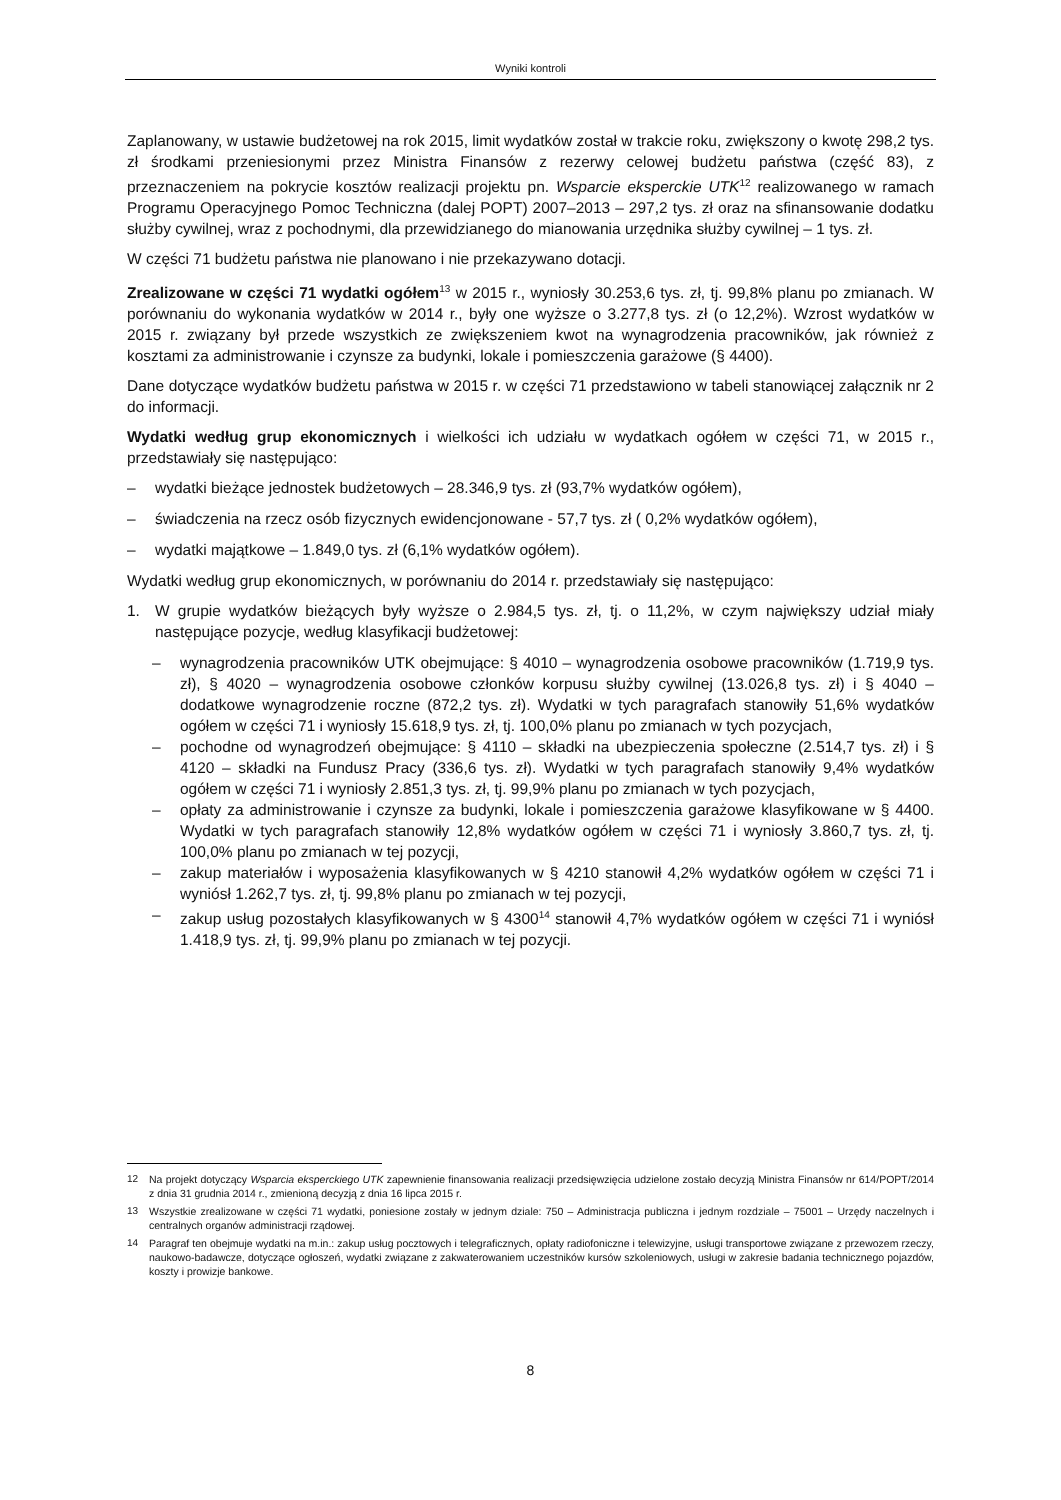Wyniki kontroli
Zaplanowany, w ustawie budżetowej na rok 2015, limit wydatków został w trakcie roku, zwiększony o kwotę 298,2 tys. zł środkami przeniesionymi przez Ministra Finansów z rezerwy celowej budżetu państwa (część 83), z przeznaczeniem na pokrycie kosztów realizacji projektu pn. Wsparcie eksperckie UTK<sup>12</sup> realizowanego w ramach Programu Operacyjnego Pomoc Techniczna (dalej POPT) 2007–2013 – 297,2 tys. zł oraz na sfinansowanie dodatku służby cywilnej, wraz z pochodnymi, dla przewidzianego do mianowania urzędnika służby cywilnej – 1 tys. zł.
W części 71 budżetu państwa nie planowano i nie przekazywano dotacji.
Zrealizowane w części 71 wydatki ogółem<sup>13</sup> w 2015 r., wyniosły 30.253,6 tys. zł, tj. 99,8% planu po zmianach. W porównaniu do wykonania wydatków w 2014 r., były one wyższe o 3.277,8 tys. zł (o 12,2%). Wzrost wydatków w 2015 r. związany był przede wszystkich ze zwiększeniem kwot na wynagrodzenia pracowników, jak również z kosztami za administrowanie i czynsze za budynki, lokale i pomieszczenia garażowe (§ 4400).
Dane dotyczące wydatków budżetu państwa w 2015 r. w części 71 przedstawiono w tabeli stanowiącej załącznik nr 2 do informacji.
Wydatki według grup ekonomicznych i wielkości ich udziału w wydatkach ogółem w części 71, w 2015 r., przedstawiały się następująco:
– wydatki bieżące jednostek budżetowych – 28.346,9 tys. zł (93,7% wydatków ogółem),
– świadczenia na rzecz osób fizycznych ewidencjonowane - 57,7 tys. zł ( 0,2% wydatków ogółem),
– wydatki majątkowe – 1.849,0 tys. zł (6,1% wydatków ogółem).
Wydatki według grup ekonomicznych, w porównaniu do 2014 r. przedstawiały się następująco:
1. W grupie wydatków bieżących były wyższe o 2.984,5 tys. zł, tj. o 11,2%, w czym największy udział miały następujące pozycje, według klasyfikacji budżetowej:
– wynagrodzenia pracowników UTK obejmujące: § 4010 – wynagrodzenia osobowe pracowników (1.719,9 tys. zł), § 4020 – wynagrodzenia osobowe członków korpusu służby cywilnej (13.026,8 tys. zł) i § 4040 – dodatkowe wynagrodzenie roczne (872,2 tys. zł). Wydatki w tych paragrafach stanowiły 51,6% wydatków ogółem w części 71 i wyniosły 15.618,9 tys. zł, tj. 100,0% planu po zmianach w tych pozycjach,
– pochodne od wynagrodzeń obejmujące: § 4110 – składki na ubezpieczenia społeczne (2.514,7 tys. zł) i § 4120 – składki na Fundusz Pracy (336,6 tys. zł). Wydatki w tych paragrafach stanowiły 9,4% wydatków ogółem w części 71 i wyniosły 2.851,3 tys. zł, tj. 99,9% planu po zmianach w tych pozycjach,
– opłaty za administrowanie i czynsze za budynki, lokale i pomieszczenia garażowe klasyfikowane w § 4400. Wydatki w tych paragrafach stanowiły 12,8% wydatków ogółem w części 71 i wyniosły 3.860,7 tys. zł, tj. 100,0% planu po zmianach w tej pozycji,
– zakup materiałów i wyposażenia klasyfikowanych w § 4210 stanowił 4,2% wydatków ogółem w części 71 i wyniósł 1.262,7 tys. zł, tj. 99,8% planu po zmianach w tej pozycji,
– zakup usług pozostałych klasyfikowanych w § 4300<sup>14</sup> stanowił 4,7% wydatków ogółem w części 71 i wyniósł 1.418,9 tys. zł, tj. 99,9% planu po zmianach w tej pozycji.
<sup>12</sup> Na projekt dotyczący Wsparcia eksperckiego UTK zapewnienie finansowania realizacji przedsięwzięcia udzielone zostało decyzją Ministra Finansów nr 614/POPT/2014 z dnia 31 grudnia 2014 r., zmienioną decyzją z dnia 16 lipca 2015 r.
<sup>13</sup> Wszystkie zrealizowane w części 71 wydatki, poniesione zostały w jednym dziale: 750 – Administracja publiczna i jednym rozdziale – 75001 – Urzędy naczelnych i centralnych organów administracji rządowej.
<sup>14</sup> Paragraf ten obejmuje wydatki na m.in.: zakup usług pocztowych i telegraficznych, opłaty radiofoniczne i telewizyjne, usługi transportowe związane z przewozem rzeczy, naukowo-badawcze, dotyczące ogłoszeń, wydatki związane z zakwaterowaniem uczestników kursów szkoleniowych, usługi w zakresie badania technicznego pojazdów, koszty i prowizje bankowe.
8